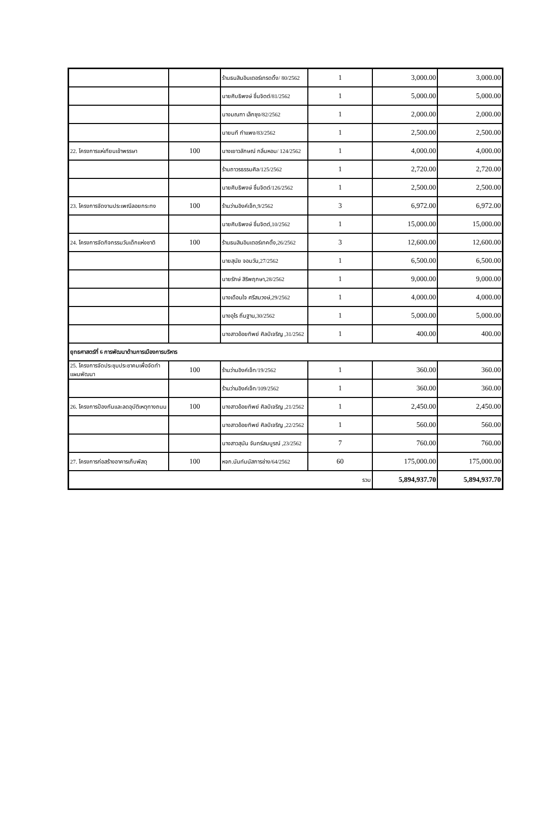| | | ร้านธนสินอินเตอร์เทรดดิ้ง/ 80/2562 | 1 | 3,000.00 | 3,000.00 |
| | | นายศิบธิพงษ์ ชื่นจิตต์/81/2562 | 1 | 5,000.00 | 5,000.00 |
| | | นางมณฑา เล็กซุง/82/2562 | 1 | 2,000.00 | 2,000.00 |
| | | นายนที กำแพง/83/2562 | 1 | 2,500.00 | 2,500.00 |
| 22. โครงการแห่เทียนเข้าพรรษา | 100 | นางเยาวลักษณ์ กลิ่นหอม/ 124/2562 | 1 | 4,000.00 | 4,000.00 |
| | | ร้านถาวรธรรมศิล/125/2562 | 1 | 2,720.00 | 2,720.00 |
| | | นายศิบธิพงษ์ ชื่นจิตต์/126/2562 | 1 | 2,500.00 | 2,500.00 |
| 23. โครงการจัดงานประเพณีลอยกระทง | 100 | ร้านว่านอิงค์เจ็ท,9/2562 | 3 | 6,972.00 | 6,972.00 |
| | | นายศิบธิพงษ์ ชื่นจิตต์,10/2562 | 1 | 15,000.00 | 15,000.00 |
| 24. โครงการจัดกิจกรรมวันเด็กแห่งชาติ | 100 | ร้านธนสินอินเตอร์เทคดิ้ง,26/2562 | 3 | 12,600.00 | 12,600.00 |
| | | นายสุนัย จอมวัน,27/2562 | 1 | 6,500.00 | 6,500.00 |
| | | นายรักษ์ สิริพฤกษา,28/2562 | 1 | 9,000.00 | 9,000.00 |
| | | นางเดือนใจ ศรีสมวงษ์,29/2562 | 1 | 4,000.00 | 4,000.00 |
| | | นางอุไร ถิ่นฐาน,30/2562 | 1 | 5,000.00 | 5,000.00 |
| | | นางสาวอ้อยทิพย์ ศิลป์เจริญ ,31/2562 | 1 | 400.00 | 400.00 |
| ยุทธศาสตร์ที่ 6 การพัฒนาด้านการเมืองการบริหาร | | | | | |
| 25. โครงการจัดประชุมประชาคมเพื่อจัดทำแผนพัฒนา | 100 | ร้านว่านอิงค์เจ็ท/19/2562 | 1 | 360.00 | 360.00 |
| | | ร้านว่านอิงค์เจ็ท/109/2562 | 1 | 360.00 | 360.00 |
| 26. โครงการป้องกันและลดอุบัติเหตุทางถนน | 100 | นางสาวอ้อยทิพย์ ศิลป์เจริญ ,21/2562 | 1 | 2,450.00 | 2,450.00 |
| | | นางสาวอ้อยทิพย์ ศิลป์เจริญ ,22/2562 | 1 | 560.00 | 560.00 |
| | | นางสาวสุนัน จันทร์สมบูรณ์ ,23/2562 | 7 | 760.00 | 760.00 |
| 27. โครงการก่อสร้างอาคารเก็บพัสดุ | 100 | หจก.นันท์มนัสการช่าง/64/2562 | 60 | 175,000.00 | 175,000.00 |
| รวม | | | | 5,894,937.70 | 5,894,937.70 |